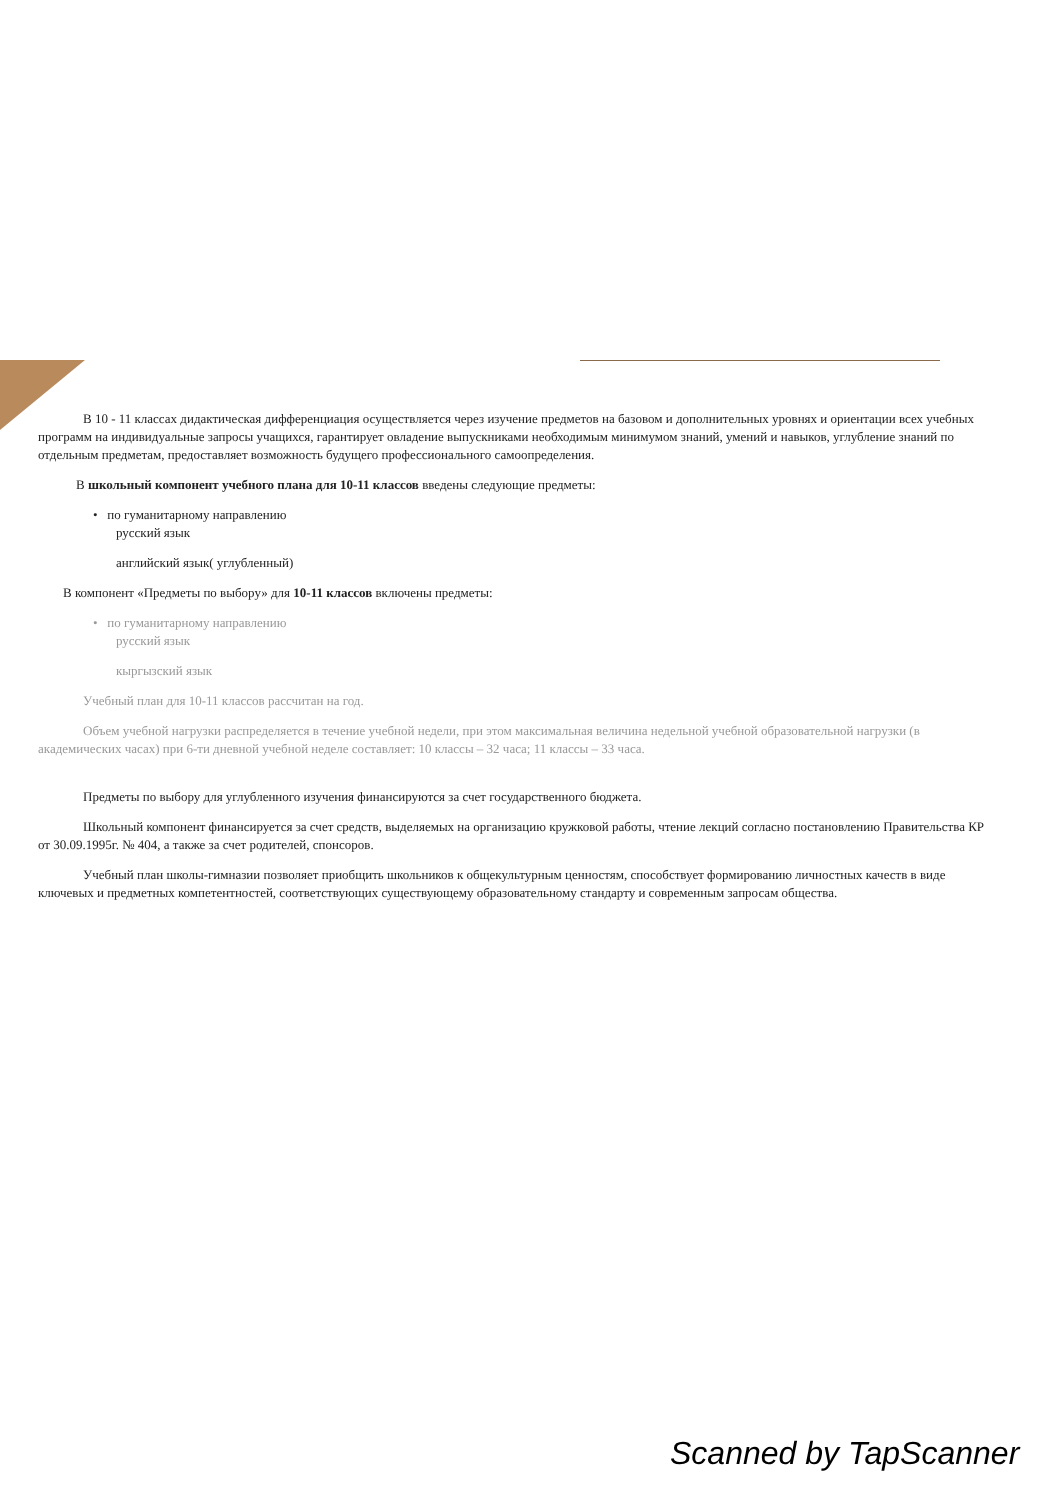В 10 - 11 классах дидактическая дифференциация осуществляется через изучение предметов на базовом и дополнительных уровнях и ориентации всех учебных программ на индивидуальные запросы учащихся, гарантирует овладение выпускниками необходимым минимумом знаний, умений и навыков, углубление знаний по отдельным предметам, предоставляет возможность будущего профессионального самоопределения.
В школьный компонент учебного плана для 10-11 классов введены следующие предметы:
• по гуманитарному направлению
русский язык
английский язык( углубленный)
В компонент «Предметы по выбору» для 10-11 классов включены предметы:
• по гуманитарному направлению
русский язык
кыргызский язык
Учебный план для 10-11 классов рассчитан на год.
Объем учебной нагрузки распределяется в течение учебной недели, при этом максимальная величина недельной учебной образовательной нагрузки (в академических часах) при 6-ти дневной учебной неделе составляет: 10 классы – 32 часа; 11 классы – 33 часа.
Предметы по выбору для углубленного изучения финансируются за счет государственного бюджета.
Школьный компонент финансируется за счет средств, выделяемых на организацию кружковой работы, чтение лекций согласно постановлению Правительства КР от 30.09.1995г. № 404, а также за счет родителей, спонсоров.
Учебный план школы-гимназии позволяет приобщить школьников к общекультурным ценностям, способствует формированию личностных качеств в виде ключевых и предметных компетентностей, соответствующих существующему образовательному стандарту и современным запросам общества.
Scanned by TapScanner